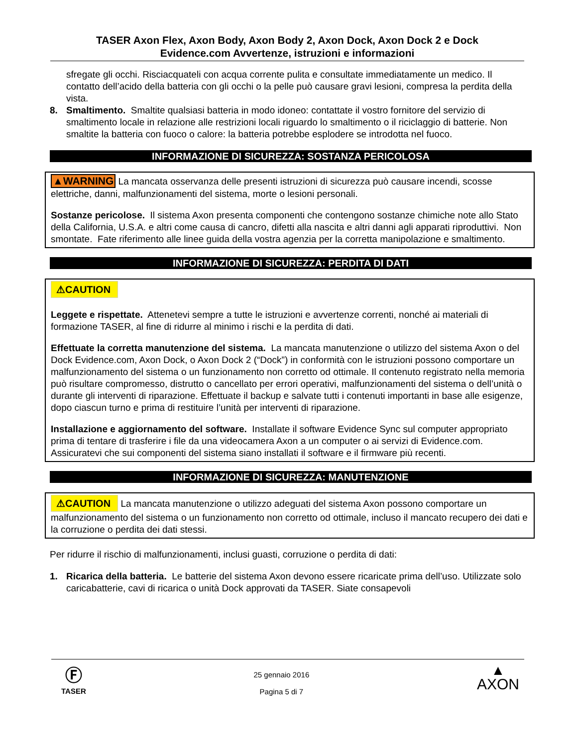TASER Axon Flex, Axon Body, Axon Body 2, Axon Dock, Axon Dock 2 e Dock
Evidence.com Avvertenze, istruzioni e informazioni
sfregate gli occhi. Risciacquateli con acqua corrente pulita e consultate immediatamente un medico. Il contatto dell’acido della batteria con gli occhi o la pelle può causare gravi lesioni, compresa la perdita della vista.
8. Smaltimento. Smaltite qualsiasi batteria in modo idoneo: contattate il vostro fornitore del servizio di smaltimento locale in relazione alle restrizioni locali riguardo lo smaltimento o il riciclaggio di batterie. Non smaltite la batteria con fuoco o calore: la batteria potrebbe esplodere se introdotta nel fuoco.
INFORMAZIONE DI SICUREZZA: SOSTANZA PERICOLOSA
▲WARNING La mancata osservanza delle presenti istruzioni di sicurezza può causare incendi, scosse elettriche, danni, malfunzionamenti del sistema, morte o lesioni personali.
Sostanze pericolose. Il sistema Axon presenta componenti che contengono sostanze chimiche note allo Stato della California, U.S.A. e altri come causa di cancro, difetti alla nascita e altri danni agli apparati riproduttivi. Non smontate. Fate riferimento alle linee guida della vostra agenzia per la corretta manipolazione e smaltimento.
INFORMAZIONE DI SICUREZZA: PERDITA DI DATI
⚠CAUTION
Leggete e rispettate. Attenetevi sempre a tutte le istruzioni e avvertenze correnti, nonché ai materiali di formazione TASER, al fine di ridurre al minimo i rischi e la perdita di dati.
Effettuate la corretta manutenzione del sistema. La mancata manutenzione o utilizzo del sistema Axon o del Dock Evidence.com, Axon Dock, o Axon Dock 2 (“Dock”) in conformità con le istruzioni possono comportare un malfunzionamento del sistema o un funzionamento non corretto od ottimale. Il contenuto registrato nella memoria può risultare compromesso, distrutto o cancellato per errori operativi, malfunzionamenti del sistema o dell’unità o durante gli interventi di riparazione. Effettuate il backup e salvate tutti i contenuti importanti in base alle esigenze, dopo ciascun turno e prima di restituire l’unità per interventi di riparazione.
Installazione e aggiornamento del software. Installate il software Evidence Sync sul computer appropriato prima di tentare di trasferire i file da una videocamera Axon a un computer o ai servizi di Evidence.com. Assicuratevi che sui componenti del sistema siano installati il software e il firmware più recenti.
INFORMAZIONE DI SICUREZZA: MANUTENZIONE
⚠CAUTION La mancata manutenzione o utilizzo adeguati del sistema Axon possono comportare un malfunzionamento del sistema o un funzionamento non corretto od ottimale, incluso il mancato recupero dei dati e la corruzione o perdita dei dati stessi.
Per ridurre il rischio di malfunzionamenti, inclusi guasti, corruzione o perdita di dati:
1. Ricarica della batteria. Le batterie del sistema Axon devono essere ricaricate prima dell’uso. Utilizzate solo caricabatterie, cavi di ricarica o unità Dock approvati da TASER. Siate consapevoli
Ⓕ
TASER
25 gennaio 2016
Pagina 5 di 7
▲
AXON